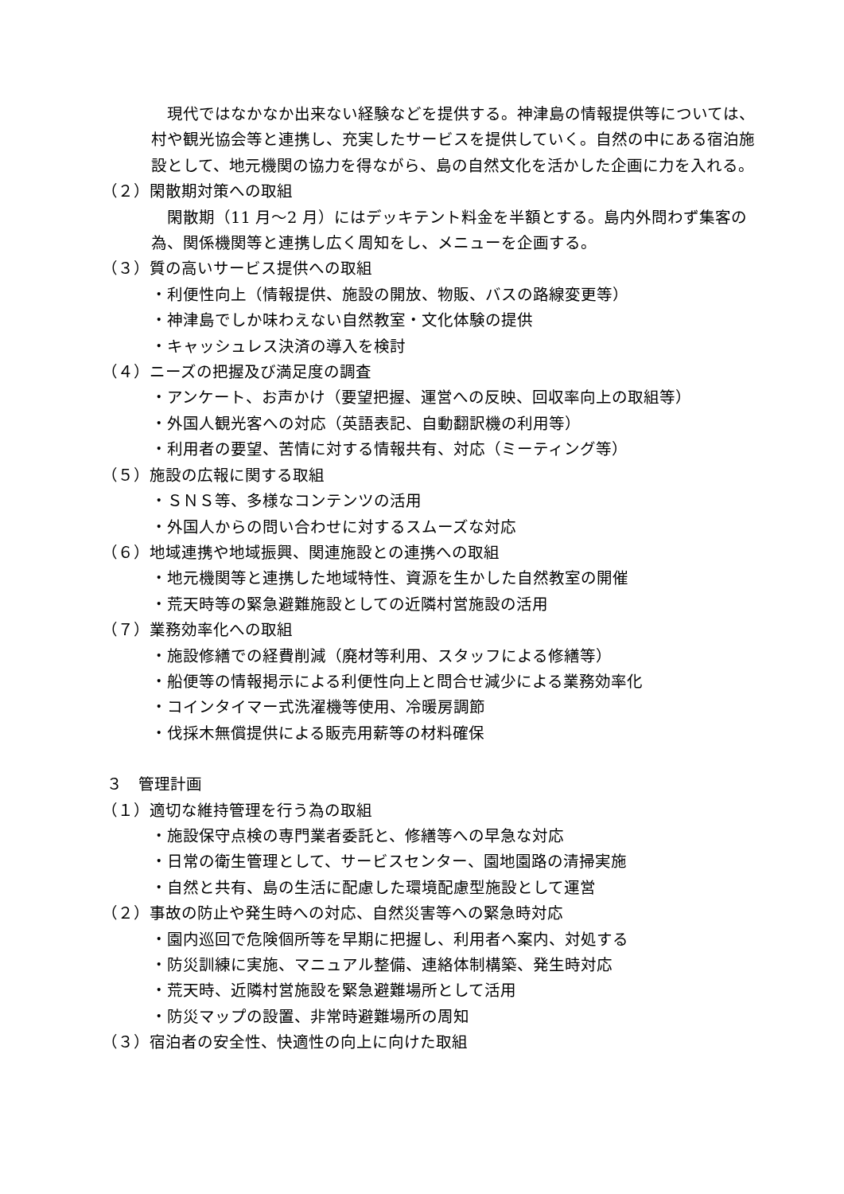現代ではなかなか出来ない経験などを提供する。神津島の情報提供等については、村や観光協会等と連携し、充実したサービスを提供していく。自然の中にある宿泊施設として、地元機関の協力を得ながら、島の自然文化を活かした企画に力を入れる。
（２）閑散期対策への取組
閑散期（11 月～2 月）にはデッキテント料金を半額とする。島内外問わず集客の為、関係機関等と連携し広く周知をし、メニューを企画する。
（３）質の高いサービス提供への取組
・利便性向上（情報提供、施設の開放、物販、バスの路線変更等）
・神津島でしか味わえない自然教室・文化体験の提供
・キャッシュレス決済の導入を検討
（４）ニーズの把握及び満足度の調査
・アンケート、お声かけ（要望把握、運営への反映、回収率向上の取組等）
・外国人観光客への対応（英語表記、自動翻訳機の利用等）
・利用者の要望、苦情に対する情報共有、対応（ミーティング等）
（５）施設の広報に関する取組
・ＳＮＳ等、多様なコンテンツの活用
・外国人からの問い合わせに対するスムーズな対応
（６）地域連携や地域振興、関連施設との連携への取組
・地元機関等と連携した地域特性、資源を生かした自然教室の開催
・荒天時等の緊急避難施設としての近隣村営施設の活用
（７）業務効率化への取組
・施設修繕での経費削減（廃材等利用、スタッフによる修繕等）
・船便等の情報掲示による利便性向上と問合せ減少による業務効率化
・コインタイマー式洗濯機等使用、冷暖房調節
・伐採木無償提供による販売用薪等の材料確保
３　管理計画
（１）適切な維持管理を行う為の取組
・施設保守点検の専門業者委託と、修繕等への早急な対応
・日常の衛生管理として、サービスセンター、園地園路の清掃実施
・自然と共有、島の生活に配慮した環境配慮型施設として運営
（２）事故の防止や発生時への対応、自然災害等への緊急時対応
・園内巡回で危険個所等を早期に把握し、利用者へ案内、対処する
・防災訓練に実施、マニュアル整備、連絡体制構築、発生時対応
・荒天時、近隣村営施設を緊急避難場所として活用
・防災マップの設置、非常時避難場所の周知
（３）宿泊者の安全性、快適性の向上に向けた取組